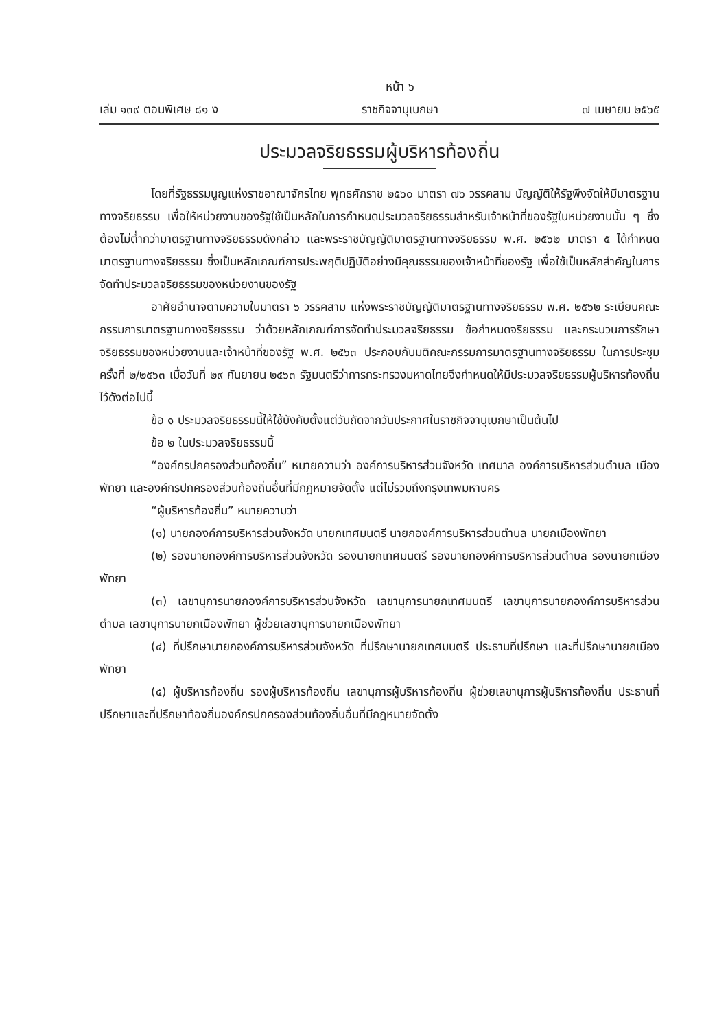หน้า ๖
เล่ม ๑๓๙ ตอนพิเศษ ๘๑ ง ราชกิจจานุเบกษา ๗ เมษายน ๒๕๖๕
ประมวลจริยธรรมผู้บริหารท้องถิ่น
โดยที่รัฐธรรมนูญแห่งราชอาณาจักรไทย พุทธศักราช ๒๕๖๐ มาตรา ๗๖ วรรคสาม บัญญัติให้รัฐพึงจัดให้มีมาตรฐานทางจริยธรรม เพื่อให้หน่วยงานของรัฐใช้เป็นหลักในการกำหนดประมวลจริยธรรมสำหรับเจ้าหน้าที่ของรัฐในหน่วยงานนั้น ๆ ซึ่งต้องไม่ต่ำกว่ามาตรฐานทางจริยธรรมดังกล่าว และพระราชบัญญัติมาตรฐานทางจริยธรรม พ.ศ. ๒๕๖๒ มาตรา ๕ ได้กำหนดมาตรฐานทางจริยธรรม ซึ่งเป็นหลักเกณฑ์การประพฤติปฏิบัติอย่างมีคุณธรรมของเจ้าหน้าที่ของรัฐ เพื่อใช้เป็นหลักสำคัญในการจัดทำประมวลจริยธรรมของหน่วยงานของรัฐ
อาศัยอำนาจตามความในมาตรา ๖ วรรคสาม แห่งพระราชบัญญัติมาตรฐานทางจริยธรรม พ.ศ. ๒๕๖๒ ระเบียบคณะกรรมการมาตรฐานทางจริยธรรม ว่าด้วยหลักเกณฑ์การจัดทำประมวลจริยธรรม ข้อกำหนดจริยธรรม และกระบวนการรักษาจริยธรรมของหน่วยงานและเจ้าหน้าที่ของรัฐ พ.ศ. ๒๕๖๓ ประกอบกับมติคณะกรรมการมาตรฐานทางจริยธรรม ในการประชุมครั้งที่ ๒/๒๕๖๓ เมื่อวันที่ ๒๙ กันยายน ๒๕๖๓ รัฐมนตรีว่าการกระทรวงมหาดไทยจึงกำหนดให้มีประมวลจริยธรรมผู้บริหารท้องถิ่นไว้ดังต่อไปนี้
ข้อ ๑ ประมวลจริยธรรมนี้ให้ใช้บังคับตั้งแต่วันถัดจากวันประกาศในราชกิจจานุเบกษาเป็นต้นไป
ข้อ ๒ ในประมวลจริยธรรมนี้
“องค์กรปกครองส่วนท้องถิ่น” หมายความว่า องค์การบริหารส่วนจังหวัด เทศบาล องค์การบริหารส่วนตำบล เมืองพัทยา และองค์กรปกครองส่วนท้องถิ่นอื่นที่มีกฎหมายจัดตั้ง แต่ไม่รวมถึงกรุงเทพมหานคร
“ผู้บริหารท้องถิ่น” หมายความว่า
(๑) นายกองค์การบริหารส่วนจังหวัด นายกเทศมนตรี นายกองค์การบริหารส่วนตำบล นายกเมืองพัทยา
(๒) รองนายกองค์การบริหารส่วนจังหวัด รองนายกเทศมนตรี รองนายกองค์การบริหารส่วนตำบล รองนายกเมืองพัทยา
(๓) เลขานุการนายกองค์การบริหารส่วนจังหวัด เลขานุการนายกเทศมนตรี เลขานุการนายกองค์การบริหารส่วนตำบล เลขานุการนายกเมืองพัทยา ผู้ช่วยเลขานุการนายกเมืองพัทยา
(๔) ที่ปรึกษานายกองค์การบริหารส่วนจังหวัด ที่ปรึกษานายกเทศมนตรี ประธานที่ปรึกษา และที่ปรึกษานายกเมืองพัทยา
(๕) ผู้บริหารท้องถิ่น รองผู้บริหารท้องถิ่น เลขานุการผู้บริหารท้องถิ่น ผู้ช่วยเลขานุการผู้บริหารท้องถิ่น ประธานที่ปรึกษาและที่ปรึกษาท้องถิ่นองค์กรปกครองส่วนท้องถิ่นอื่นที่มีกฎหมายจัดตั้ง